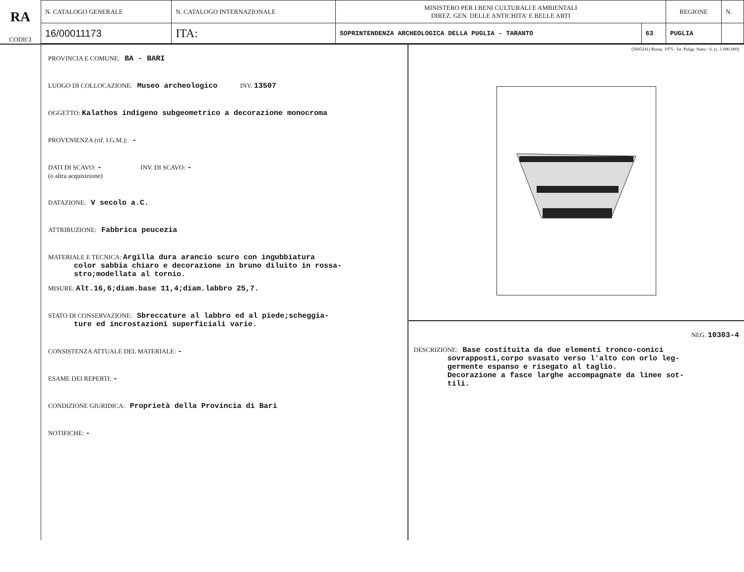RA
CODICI
| N. CATALOGO GENERALE | N. CATALOGO INTERNAZIONALE | MINISTERO PER I BENI CULTURALI E AMBIENTALI DIREZ. GEN. DELLE ANTICHITA' E BELLE ARTI | | REGIONE | N. |
| 16/00011173 | ITA: | SOPRINTENDENZA ARCHEOLOGICA DELLA PUGLIA - TARANTO | 63 | PUGLIA | |
PROVINCIA E COMUNE: BA - BARI
LUOGO DI COLLOCAZIONE: Museo archeologico INV. 13507
OGGETTO: Kalathos indigeno subgeometrico a decorazione monocroma
PROVENIENZA (rif. I.G.M.): -
DATI DI SCAVO: - INV. DI SCAVO: -
(o altra acquisizione)
DATAZIONE: V secolo a.C.
ATTRIBUZIONE: Fabbrica peucezia
MATERIALE E TECNICA: Argilla dura arancio scuro con ingubbiatura
color sabbia chiaro e decorazione in bruno diluito in rossa-
stro;modellata al tornio.
MISURE: Alt.16,6;diam.base 11,4;diam.labbro 25,7.
STATO DI CONSERVAZIONE: Sbreccature al labbro ed al piede;scheggia-
ture ed incrostazioni superficiali varie.
CONSISTENZA ATTUALE DEL MATERIALE: -
ESAME DEI REPERTI: -
CONDIZIONE GIURIDICA: Proprietà della Provincia di Bari
NOTIFICHE: -
(5605241) Roma, 1975 - Ist. Poligr. Stato - S. (c. 1.000.000)
NEG. 10303-4
DESCRIZIONE: Base costituita da due elementi tronco-conici
sovrapposti,corpo svasato verso l'alto con orlo leg-
germente espanso e risegato al taglio.
Decorazione a fasce larghe accompagnate da linee sot-
tili.